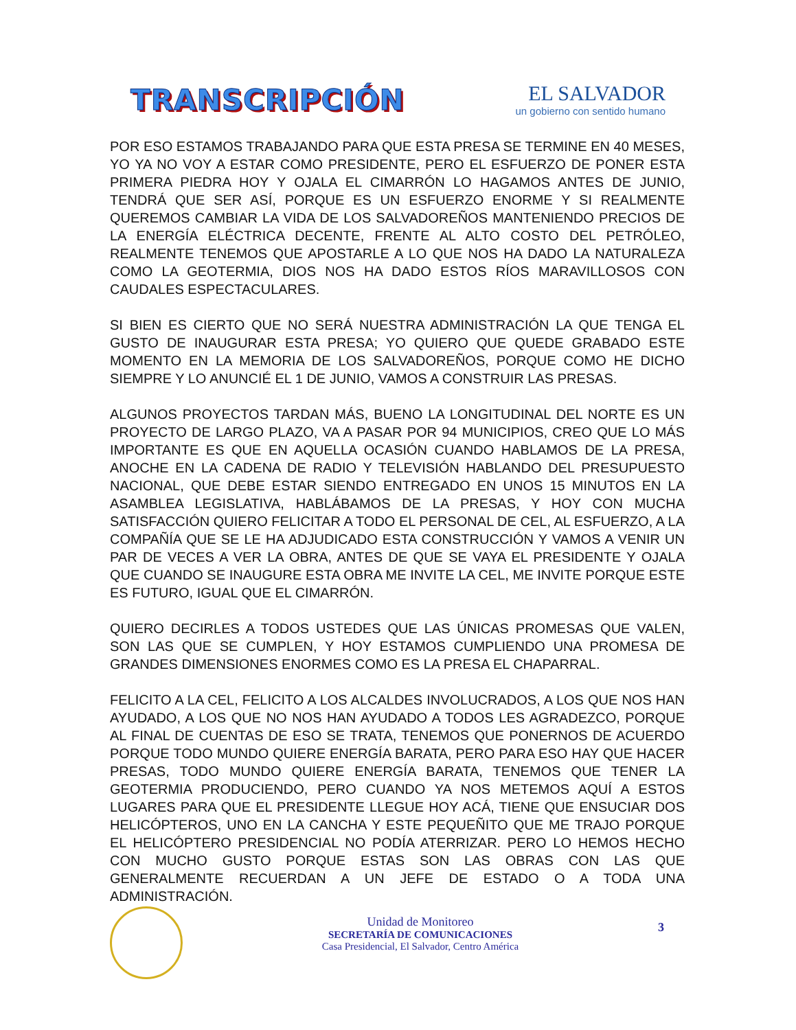TRANSCRIPCIÓN
EL SALVADOR
un gobierno con sentido humano
POR ESO ESTAMOS TRABAJANDO PARA QUE ESTA PRESA SE TERMINE EN 40 MESES, YO YA NO VOY A ESTAR COMO PRESIDENTE, PERO EL ESFUERZO DE PONER ESTA PRIMERA PIEDRA HOY Y OJALA EL CIMARRÓN LO HAGAMOS ANTES DE JUNIO, TENDRÁ QUE SER ASÍ, PORQUE ES UN ESFUERZO ENORME Y SI REALMENTE QUEREMOS CAMBIAR LA VIDA DE LOS SALVADOREÑOS MANTENIENDO PRECIOS DE LA ENERGÍA ELÉCTRICA DECENTE, FRENTE AL ALTO COSTO DEL PETRÓLEO, REALMENTE TENEMOS QUE APOSTARLE A LO QUE NOS HA DADO LA NATURALEZA COMO LA GEOTERMIA, DIOS NOS HA DADO ESTOS RÍOS MARAVILLOSOS CON CAUDALES ESPECTACULARES.
SI BIEN ES CIERTO QUE NO SERÁ NUESTRA ADMINISTRACIÓN LA QUE TENGA EL GUSTO DE INAUGURAR ESTA PRESA; YO QUIERO QUE QUEDE GRABADO ESTE MOMENTO EN LA MEMORIA DE LOS SALVADOREÑOS, PORQUE COMO HE DICHO SIEMPRE Y LO ANUNCIÉ EL 1 DE JUNIO, VAMOS A CONSTRUIR LAS PRESAS.
ALGUNOS PROYECTOS TARDAN MÁS, BUENO LA LONGITUDINAL DEL NORTE ES UN PROYECTO DE LARGO PLAZO, VA A PASAR POR 94 MUNICIPIOS, CREO QUE LO MÁS IMPORTANTE ES QUE EN AQUELLA OCASIÓN CUANDO HABLAMOS DE LA PRESA, ANOCHE EN LA CADENA DE RADIO Y TELEVISIÓN HABLANDO DEL PRESUPUESTO NACIONAL, QUE DEBE ESTAR SIENDO ENTREGADO EN UNOS 15 MINUTOS EN LA ASAMBLEA LEGISLATIVA, HABLÁBAMOS DE LA PRESAS, Y HOY CON MUCHA SATISFACCIÓN QUIERO FELICITAR A TODO EL PERSONAL DE CEL, AL ESFUERZO, A LA COMPAÑÍA QUE SE LE HA ADJUDICADO ESTA CONSTRUCCIÓN Y VAMOS A VENIR UN PAR DE VECES A VER LA OBRA, ANTES DE QUE SE VAYA EL PRESIDENTE Y OJALA QUE CUANDO SE INAUGURE ESTA OBRA ME INVITE LA CEL, ME INVITE PORQUE ESTE ES FUTURO, IGUAL QUE EL CIMARRÓN.
QUIERO DECIRLES A TODOS USTEDES QUE LAS ÚNICAS PROMESAS QUE VALEN, SON LAS QUE SE CUMPLEN, Y HOY ESTAMOS CUMPLIENDO UNA PROMESA DE GRANDES DIMENSIONES ENORMES COMO ES LA PRESA EL CHAPARRAL.
FELICITO A LA CEL, FELICITO A LOS ALCALDES INVOLUCRADOS, A LOS QUE NOS HAN AYUDADO, A LOS QUE NO NOS HAN AYUDADO A TODOS LES AGRADEZCO, PORQUE AL FINAL DE CUENTAS DE ESO SE TRATA, TENEMOS QUE PONERNOS DE ACUERDO PORQUE TODO MUNDO QUIERE ENERGÍA BARATA, PERO PARA ESO HAY QUE HACER PRESAS, TODO MUNDO QUIERE ENERGÍA BARATA, TENEMOS QUE TENER LA GEOTERMIA PRODUCIENDO, PERO CUANDO YA NOS METEMOS AQUÍ A ESTOS LUGARES PARA QUE EL PRESIDENTE LLEGUE HOY ACÁ, TIENE QUE ENSUCIAR DOS HELICÓPTEROS, UNO EN LA CANCHA Y ESTE PEQUEÑITO QUE ME TRAJO PORQUE EL HELICÓPTERO PRESIDENCIAL NO PODÍA ATERRIZAR. PERO LO HEMOS HECHO CON MUCHO GUSTO PORQUE ESTAS SON LAS OBRAS CON LAS QUE GENERALMENTE RECUERDAN A UN JEFE DE ESTADO O A TODA UNA ADMINISTRACIÓN.
Unidad de Monitoreo
SECRETARÍA DE COMUNICACIONES
Casa Presidencial, El Salvador, Centro América
3